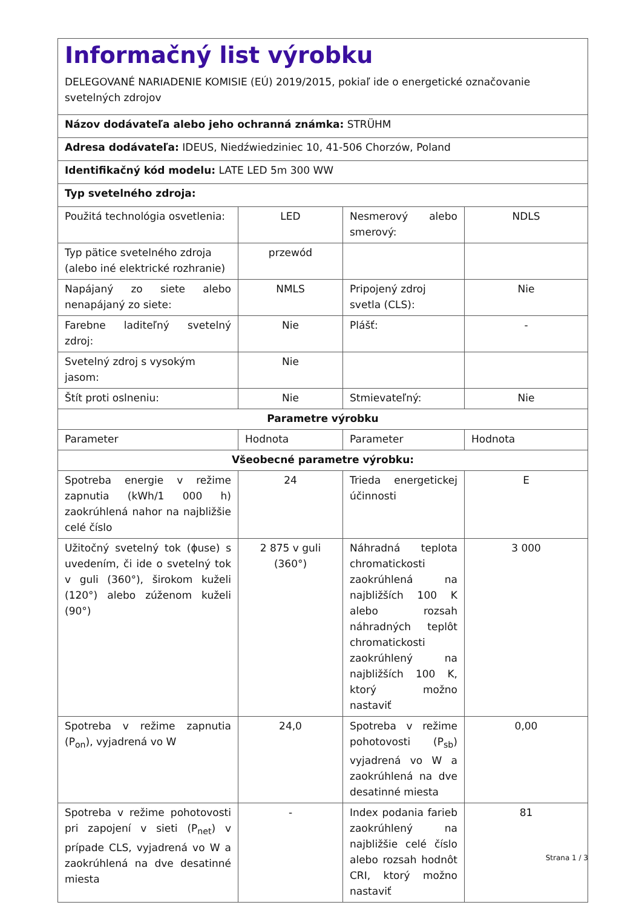| Informačný list výrobku DELEGOVANÉ NARIADENIE KOMISIE (EÚ) 2019/2015, pokiaľ ide o energetické označovanie svetelných zdrojov | | | |
| Názov dodávateľa alebo jeho ochranná známka: STRÜHM | | | |
| Adresa dodávateľa: IDEUS, Niedźwiedziniec 10, 41-506 Chorzów, Poland | | | |
| Identifikačný kód modelu: LATE LED 5m 300 WW | | | |
| Typ svetelného zdroja: | | | |
| Použitá technológia osvetlenia: | LED | Nesmerový alebo smerový: | NDLS |
| Typ pätice svetelného zdroja (alebo iné elektrické rozhranie) | przewód | | |
| Napájaný zo siete alebo nenapájaný zo siete: | NMLS | Pripojený zdroj svetla (CLS): | Nie |
| Farebne laditeľný svetelný zdroj: | Nie | Plášť: | - |
| Svetelný zdroj s vysokým jasom: | Nie | | |
| Štít proti oslneniu: | Nie | Stmievateľný: | Nie |
| Parametre výrobku | | | |
| Parameter | Hodnota | Parameter | Hodnota |
| Všeobecné parametre výrobku: | | | |
| Spotreba energie v režime zapnutia (kWh/1 000 h) zaokrúhlená nahor na najbližšie celé číslo | 24 | Trieda energetickej účinnosti | E |
| Užitočný svetelný tok (ϕuse) s uvedením, či ide o svetelný tok v guli (360°), širokom kuželi (120°) alebo zúženom kuželi (90°) | 2 875 v guli (360°) | Náhradná teplota chromatickosti zaokrúhlená na najbližších 100 K alebo rozsah náhradných teplôt chromatickosti zaokrúhlený na najbližších 100 K, ktorý možno nastaviť | 3 000 |
| Spotreba v režime zapnutia (P<sub>on</sub>), vyjadrená vo W | 24,0 | Spotreba v režime pohotovosti (P<sub>sb</sub>) vyjadrená vo W a zaokrúhlená na dve desatinné miesta | 0,00 |
| Spotreba v režime pohotovosti pri zapojení v sieti (P<sub>net</sub>) v prípade CLS, vyjadrená vo W a zaokrúhlená na dve desatinné miesta | - | Index podania farieb zaokrúhlený na najbližšie celé číslo alebo rozsah hodnôt CRI, ktorý možno nastaviť | 81 |
Strana 1 / 3